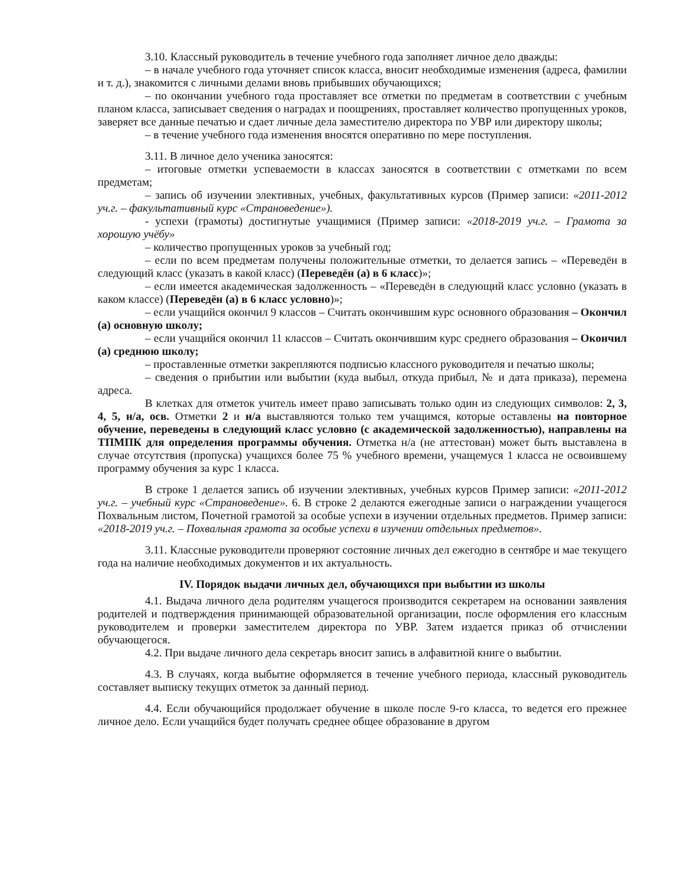3.10. Классный руководитель в течение учебного года заполняет личное дело дважды:
– в начале учебного года уточняет список класса, вносит необходимые изменения (адреса, фамилии и т. д.), знакомится с личными делами вновь прибывших обучающихся;
– по окончании учебного года проставляет все отметки по предметам в соответствии с учебным планом класса, записывает сведения о наградах и поощрениях, проставляет количество пропущенных уроков, заверяет все данные печатью и сдает личные дела заместителю директора по УВР или директору школы;
– в течение учебного года изменения вносятся оперативно по мере поступления.
3.11. В личное дело ученика заносятся:
– итоговые отметки успеваемости в классах заносятся в соответствии с отметками по всем предметам;
– запись об изучении элективных, учебных, факультативных курсов (Пример записи: «2011-2012 уч.г. – факультативный курс «Страноведение»).
- успехи (грамоты) достигнутые учащимися (Пример записи: «2018-2019 уч.г. – Грамота за хорошую учёбу»
– количество пропущенных уроков за учебный год;
– если по всем предметам получены положительные отметки, то делается запись – «Переведён в следующий класс (указать в какой класс) (Переведён (а) в 6 класс)»;
– если имеется академическая задолженность – «Переведён в следующий класс условно (указать в каком классе) (Переведён (а) в 6 класс условно)»;
– если учащийся окончил 9 классов – Считать окончившим курс основного образования – Окончил (а) основную школу;
– если учащийся окончил 11 классов – Считать окончившим курс среднего образования – Окончил (а) среднюю школу;
– проставленные отметки закрепляются подписью классного руководителя и печатью школы;
– сведения о прибытии или выбытии (куда выбыл, откуда прибыл, № и дата приказа), перемена адреса.
В клетках для отметок учитель имеет право записывать только один из следующих символов: 2, 3, 4, 5, н/а, осв. Отметки 2 и н/а выставляются только тем учащимся, которые оставлены на повторное обучение, переведены в следующий класс условно (с академической задолженностью), направлены на ТПМПК для определения программы обучения. Отметка н/а (не аттестован) может быть выставлена в случае отсутствия (пропуска) учащихся более 75 % учебного времени, учащемуся 1 класса не освоившему программу обучения за курс 1 класса.
В строке 1 делается запись об изучении элективных, учебных курсов Пример записи: «2011-2012 уч.г. – учебный курс «Страноведение». 6. В строке 2 делаются ежегодные записи о награждении учащегося Похвальным листом, Почетной грамотой за особые успехи в изучении отдельных предметов. Пример записи: «2018-2019 уч.г. – Похвальная грамота за особые успехи в изучении отдельных предметов».
3.11. Классные руководители проверяют состояние личных дел ежегодно в сентябре и мае текущего года на наличие необходимых документов и их актуальность.
IV. Порядок выдачи личных дел, обучающихся при выбытии из школы
4.1. Выдача личного дела родителям учащегося производится секретарем на основании заявления родителей и подтверждения принимающей образовательной организации, после оформления его классным руководителем и проверки заместителем директора по УВР. Затем издается приказ об отчислении обучающегося.
4.2. При выдаче личного дела секретарь вносит запись в алфавитной книге о выбытии.
4.3. В случаях, когда выбытие оформляется в течение учебного периода, классный руководитель составляет выписку текущих отметок за данный период.
4.4. Если обучающийся продолжает обучение в школе после 9-го класса, то ведется его прежнее личное дело. Если учащийся будет получать среднее общее образование в другом